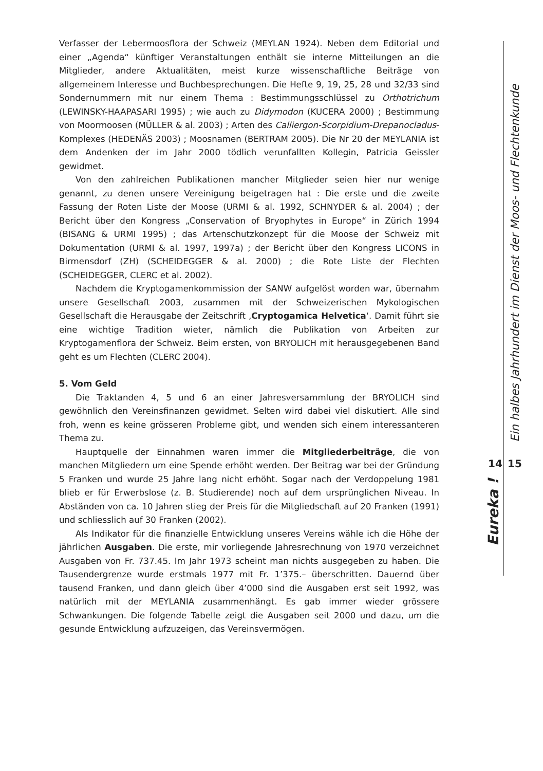Verfasser der Lebermoosflora der Schweiz (MEYLAN 1924). Neben dem Editorial und einer „Agenda“ künftiger Veranstaltungen enthält sie interne Mitteilungen an die Mitglieder, andere Aktualitäten, meist kurze wissenschaftliche Beiträge von allgemeinem Interesse und Buchbesprechungen. Die Hefte 9, 19, 25, 28 und 32/33 sind Sondernummern mit nur einem Thema : Bestimmungsschlüssel zu Orthotrichum (LEWINSKY-HAAPASARI 1995) ; wie auch zu Didymodon (KUCERA 2000) ; Bestimmung von Moormoosen (MÜLLER & al. 2003) ; Arten des Calliergon-Scorpidium-Drepanocladus-Komplexes (HEDENÄS 2003) ; Moosnamen (BERTRAM 2005). Die Nr 20 der MEYLANIA ist dem Andenken der im Jahr 2000 tödlich verunfallten Kollegin, Patricia Geissler gewidmet.
Von den zahlreichen Publikationen mancher Mitglieder seien hier nur wenige genannt, zu denen unsere Vereinigung beigetragen hat : Die erste und die zweite Fassung der Roten Liste der Moose (URMI & al. 1992, SCHNYDER & al. 2004) ; der Bericht über den Kongress „Conservation of Bryophytes in Europe“ in Zürich 1994 (BISANG & URMI 1995) ; das Artenschutzkonzept für die Moose der Schweiz mit Dokumentation (URMI & al. 1997, 1997a) ; der Bericht über den Kongress LICONS in Birmensdorf (ZH) (SCHEIDEGGER & al. 2000) ; die Rote Liste der Flechten (SCHEIDEGGER, CLERC et al. 2002).
Nachdem die Kryptogamenkommission der SANW aufgelöst worden war, übernahm unsere Gesellschaft 2003, zusammen mit der Schweizerischen Mykologischen Gesellschaft die Herausgabe der Zeitschrift ‚Cryptogamica Helvetica‘. Damit führt sie eine wichtige Tradition wieter, nämlich die Publikation von Arbeiten zur Kryptogamenflora der Schweiz. Beim ersten, von BRYOLICH mit herausgegebenen Band geht es um Flechten (CLERC 2004).
5. Vom Geld
Die Traktanden 4, 5 und 6 an einer Jahresversammlung der BRYOLICH sind gewöhnlich den Vereinsfinanzen gewidmet. Selten wird dabei viel diskutiert. Alle sind froh, wenn es keine grösseren Probleme gibt, und wenden sich einem interessanteren Thema zu.
Hauptquelle der Einnahmen waren immer die Mitgliederbeiträge, die von manchen Mitgliedern um eine Spende erhöht werden. Der Beitrag war bei der Gründung 5 Franken und wurde 25 Jahre lang nicht erhöht. Sogar nach der Verdoppelung 1981 blieb er für Erwerbslose (z. B. Studierende) noch auf dem ursprünglichen Niveau. In Abständen von ca. 10 Jahren stieg der Preis für die Mitgliedschaft auf 20 Franken (1991) und schliesslich auf 30 Franken (2002).
Als Indikator für die finanzielle Entwicklung unseres Vereins wähle ich die Höhe der jährlichen Ausgaben. Die erste, mir vorliegende Jahresrechnung von 1970 verzeichnet Ausgaben von Fr. 737.45. Im Jahr 1973 scheint man nichts ausgegeben zu haben. Die Tausendergrenze wurde erstmals 1977 mit Fr. 1’375.– überschritten. Dauernd über tausend Franken, und dann gleich über 4’000 sind die Ausgaben erst seit 1992, was natürlich mit der MEYLANIA zusammenhängt. Es gab immer wieder grössere Schwankungen. Die folgende Tabelle zeigt die Ausgaben seit 2000 und dazu, um die gesunde Entwicklung aufzuzeigen, das Vereinsvermögen.
Ein halbes Jahrhundert im Dienst der Moos- und Flechtenkunde
14 15
Eureka !